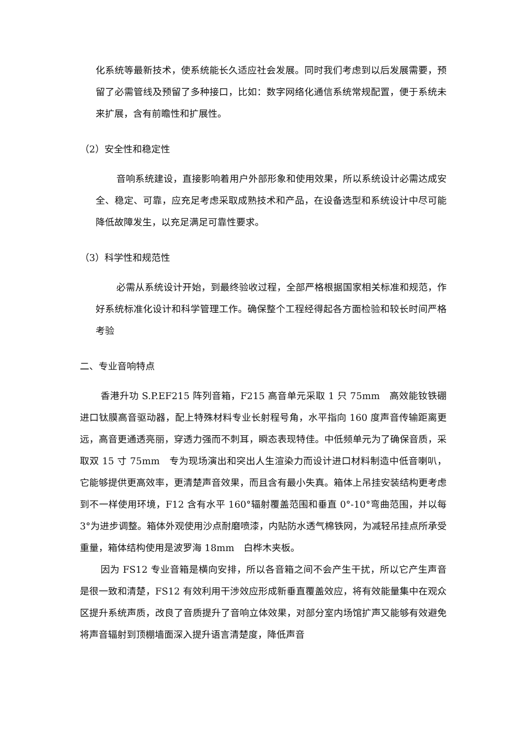化系统等最新技术，使系统能长久适应社会发展。同时我们考虑到以后发展需要，预留了必需管线及预留了多种接口，比如：数字网络化通信系统常规配置，便于系统未来扩展，含有前瞻性和扩展性。
（2）安全性和稳定性
音响系统建设，直接影响着用户外部形象和使用效果，所以系统设计必需达成安全、稳定、可靠，应充足考虑采取成熟技术和产品，在设备选型和系统设计中尽可能降低故障发生，以充足满足可靠性要求。
（3）科学性和规范性
必需从系统设计开始，到最终验收过程，全部严格根据国家相关标准和规范，作好系统标准化设计和科学管理工作。确保整个工程经得起各方面检验和较长时间严格考验
二、专业音响特点
香港升功 S.P.EF215 阵列音箱，F215 高音单元采取 1 只 75mm　高效能钕铁硼进口钛膜高音驱动器，配上特殊材料专业长射程号角，水平指向 160 度声音传输距离更远，高音更通透亮丽，穿透力强而不刺耳，瞬态表现特佳。中低频单元为了确保音质，采取双 15 寸 75mm　专为现场演出和突出人生渲染力而设计进口材料制造中低音喇叭，它能够提供更高效率，更清楚声音效果，而且含有最小失真。箱体上吊挂安装结构更考虑到不一样使用环境，F12 含有水平 160°辐射覆盖范围和垂直 0°-10°弯曲范围，并以每 3°为进步调整。箱体外观使用沙点耐磨喷漆，内贴防水透气棉铁网，为减轻吊挂点所承受重量，箱体结构使用是波罗海 18mm　白桦木夹板。
因为 FS12 专业音箱是横向安排，所以各音箱之间不会产生干扰，所以它产生声音是很一致和清楚，FS12 有效利用干涉效应形成新垂直覆盖效应，将有效能量集中在观众区提升系统声质，改良了音质提升了音响立体效果，对部分室内场馆扩声又能够有效避免将声音辐射到顶棚墙面深入提升语言清楚度，降低声音